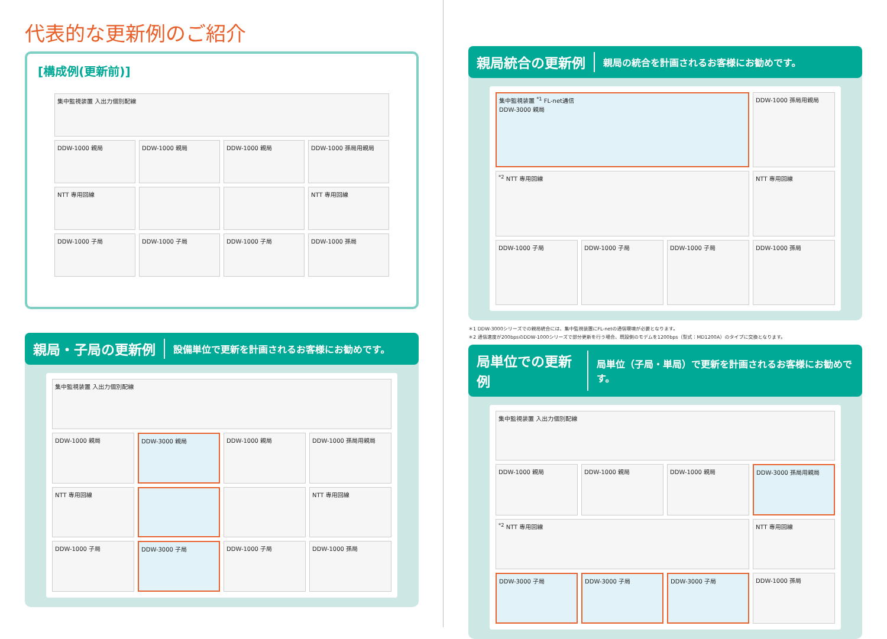代表的な更新例のご紹介
[構成例(更新前)]
集中監視装置 入出力個別配線
DDW-1000 親局
DDW-1000 親局
DDW-1000 親局
DDW-1000 孫局用親局
NTT 専用回線
NTT 専用回線
DDW-1000 子局
DDW-1000 子局
DDW-1000 子局
DDW-1000 孫局
親局・子局の更新例 設備単位で更新を計画されるお客様にお勧めです。
集中監視装置 入出力個別配線
DDW-1000 親局
DDW-3000 親局
DDW-1000 親局
DDW-1000 孫局用親局
NTT 専用回線
NTT 専用回線
DDW-1000 子局
DDW-3000 子局
DDW-1000 子局
DDW-1000 孫局
親局統合の更新例 親局の統合を計画されるお客様にお勧めです。
集中監視装置 <sup>*1</sup> FL-net通信
DDW-3000 親局
DDW-1000 孫局用親局
<sup>*2</sup> NTT 専用回線
NTT 専用回線
DDW-1000 子局
DDW-1000 子局
DDW-1000 子局
DDW-1000 孫局
＊1 DDW-3000シリーズでの親局統合には、集中監視装置にFL-netの通信環境が必要となります。
＊2 通信速度が200bpsのDDW-1000シリーズで部分更新を行う場合、既設側のモデムを1200bps（型式：MD1200A）のタイプに交換となります。
局単位での更新例 局単位（子局・単局）で更新を計画されるお客様にお勧めです。
集中監視装置 入出力個別配線
DDW-1000 親局
DDW-1000 親局
DDW-1000 親局
DDW-3000 孫局用親局
<sup>*2</sup> NTT 専用回線
NTT 専用回線
DDW-3000 子局
DDW-3000 子局
DDW-3000 子局
DDW-1000 孫局